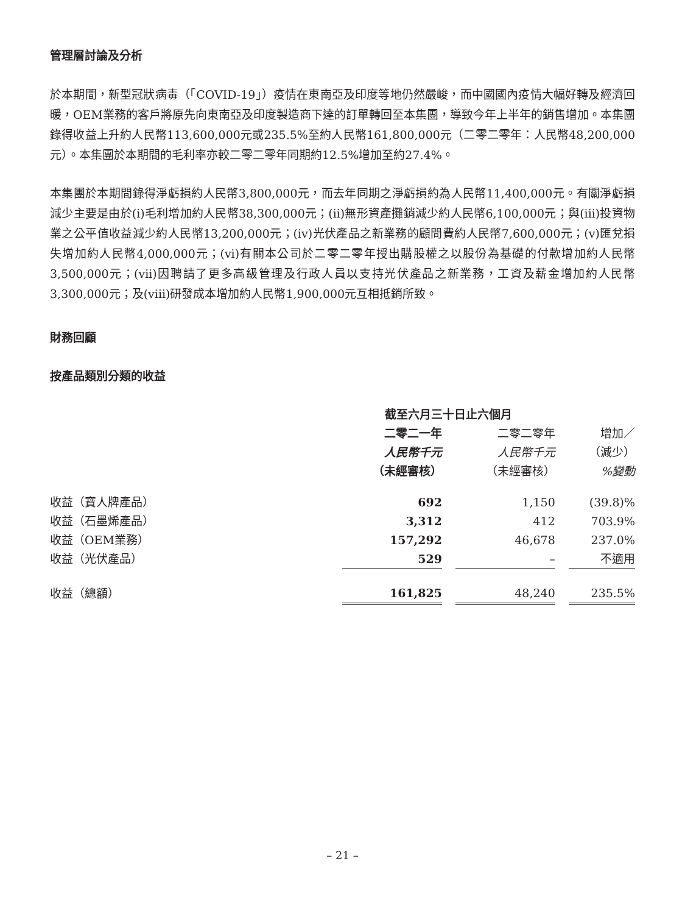管理層討論及分析
於本期間，新型冠狀病毒（「COVID-19」）疫情在東南亞及印度等地仍然嚴峻，而中國國內疫情大幅好轉及經濟回暖，OEM業務的客戶將原先向東南亞及印度製造商下達的訂單轉回至本集團，導致今年上半年的銷售增加。本集團錄得收益上升約人民幣113,600,000元或235.5%至約人民幣161,800,000元（二零二零年：人民幣48,200,000元）。本集團於本期間的毛利率亦較二零二零年同期約12.5%增加至約27.4%。
本集團於本期間錄得淨虧損約人民幣3,800,000元，而去年同期之淨虧損約為人民幣11,400,000元。有關淨虧損減少主要是由於(i)毛利增加約人民幣38,300,000元；(ii)無形資產攤銷減少約人民幣6,100,000元；與(iii)投資物業之公平值收益減少約人民幣13,200,000元；(iv)光伏產品之新業務的顧問費約人民幣7,600,000元；(v)匯兌損失增加約人民幣4,000,000元；(vi)有關本公司於二零二零年授出購股權之以股份為基礎的付款增加約人民幣3,500,000元；(vii)因聘請了更多高級管理及行政人員以支持光伏產品之新業務，工資及薪金增加約人民幣3,300,000元；及(viii)研發成本增加約人民幣1,900,000元互相抵銷所致。
財務回顧
按產品類別分類的收益
| | 截至六月三十日止六個月 | | | | |
| | 二零二一年 人民幣千元 （未經審核） | | 二零二零年 人民幣千元 （未經審核） | | 增加／ （減少） %變動 |
| 收益（寶人牌產品） | 692 | | 1,150 | | (39.8)% |
| 收益（石墨烯產品） | 3,312 | | 412 | | 703.9% |
| 收益（OEM業務） | 157,292 | | 46,678 | | 237.0% |
| 收益（光伏產品） | 529 | | – | | 不適用 |
| 收益（總額） | 161,825 | | 48,240 | | 235.5% |
– 21 –